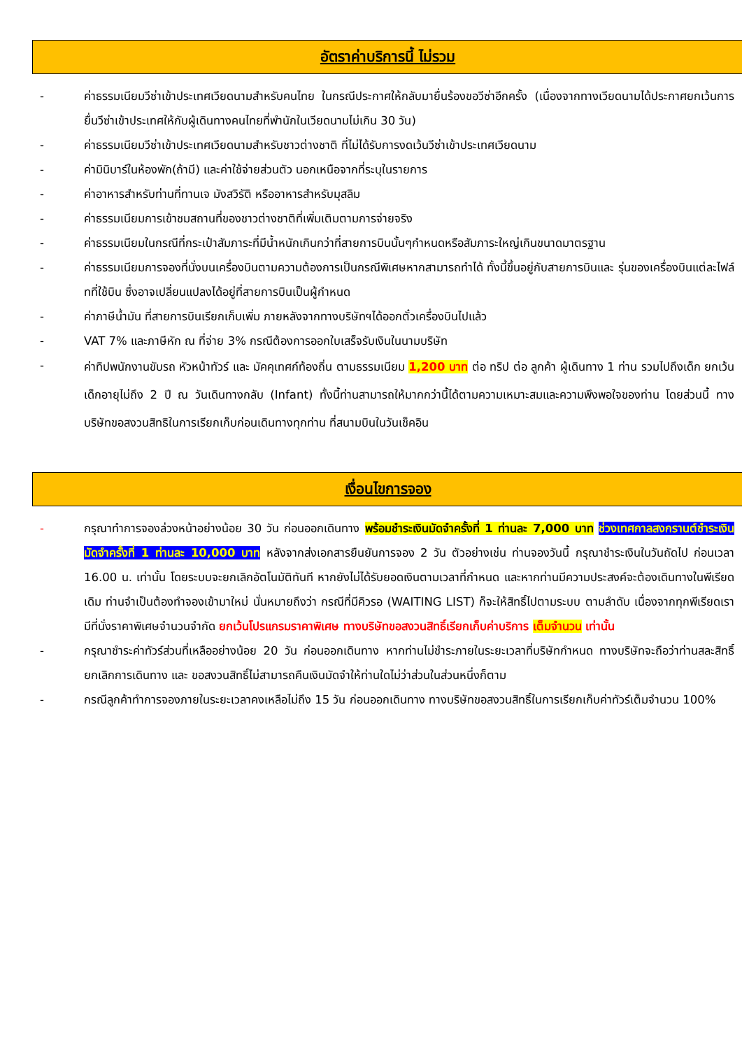อัตราค่าบริการนี้ ไม่รวม
- ค่าธรรมเนียมวีซ่าเข้าประเทศเวียดนามสำหรับคนไทย ในกรณีประกาศให้กลับมายื่นร้องขอวีซ่าอีกครั้ง (เนื่องจากทางเวียดนามได้ประกาศยกเว้นการยื่นวีซ่าเข้าประเทศให้กับผู้เดินทางคนไทยที่พำนักในเวียดนามไม่เกิน 30 วัน)
- ค่าธรรมเนียมวีซ่าเข้าประเทศเวียดนามสำหรับชาวต่างชาติ ที่ไม่ได้รับการงดเว้นวีซ่าเข้าประเทศเวียดนาม
- ค่ามินิบาร์ในห้องพัก(ถ้ามี) และค่าใช้จ่ายส่วนตัว นอกเหนือจากที่ระบุในรายการ
- ค่าอาหารสำหรับท่านที่ทานเจ มังสวิรัติ หรืออาหารสำหรับมุสลิม
- ค่าธรรมเนียมการเข้าชมสถานที่ของชาวต่างชาติที่เพิ่มเติมตามการจ่ายจริง
- ค่าธรรมเนียมในกรณีที่กระเป๋าสัมภาระที่มีน้ำหนักเกินกว่าที่สายการบินนั้นๆกำหนดหรือสัมภาระใหญ่เกินขนาดมาตรฐาน
- ค่าธรรมเนียมการจองที่นั่งบนเครื่องบินตามความต้องการเป็นกรณีพิเศษหากสามารถทำได้ ทั้งนี้ขึ้นอยู่กับสายการบินและ รุ่นของเครื่องบินแต่ละไฟล์ทที่ใช้บิน ซึ่งอาจเปลี่ยนแปลงได้อยู่ที่สายการบินเป็นผู้กำหนด
- ค่าภาษีน้ำมัน ที่สายการบินเรียกเก็บเพิ่ม ภายหลังจากทางบริษัทฯได้ออกตั๋วเครื่องบินไปแล้ว
- VAT 7% และภาษีหัก ณ ที่จ่าย 3% กรณีต้องการออกใบเสร็จรับเงินในนามบริษัท
-
ค่าทิปพนักงานขับรถ หัวหน้าทัวร์ และ มัคคุเทศก์ท้องถิ่น ตามธรรมเนียม 1,200 บาท ต่อ ทริป ต่อ ลูกค้า ผู้เดินทาง 1 ท่าน รวมไปถึงเด็ก ยกเว้นเด็กอายุไม่ถึง 2 ปี ณ วันเดินทางกลับ (Infant) ทั้งนี้ท่านสามารถให้มากกว่านี้ได้ตามความเหมาะสมและความพึงพอใจของท่าน โดยส่วนนี้ ทางบริษัทขอสงวนสิทธิในการเรียกเก็บก่อนเดินทางทุกท่าน ที่สนามบินในวันเช็คอิน
เงื่อนไขการจอง
- กรุณาทำการจองล่วงหน้าอย่างน้อย 30 วัน ก่อนออกเดินทาง พร้อมชำระเงินมัดจำครั้งที่ 1 ท่านละ 7,000 บาท ช่วงเทศกาลสงกรานต์ชำระเงินมัดจำครั้งที่ 1 ท่านละ 10,000 บาท หลังจากส่งเอกสารยืนยันการจอง 2 วัน ตัวอย่างเช่น ท่านจองวันนี้ กรุณาชำระเงินในวันถัดไป ก่อนเวลา 16.00 น. เท่านั้น โดยระบบจะยกเลิกอัตโนมัติทันที หากยังไม่ได้รับยอดเงินตามเวลาที่กำหนด และหากท่านมีความประสงค์จะต้องเดินทางในพีเรียดเดิม ท่านจำเป็นต้องทำจองเข้ามาใหม่ นั่นหมายถึงว่า กรณีที่มีคิวรอ (WAITING LIST) ก็จะให้สิทธิ์ไปตามระบบ ตามลำดับ เนื่องจากทุกพีเรียดเรามีที่นั่งราคาพิเศษจำนวนจำกัด ยกเว้นโปรแกรมราคาพิเศษ ทางบริษัทขอสงวนสิทธิ์เรียกเก็บค่าบริการ เต็มจำนวน เท่านั้น
- กรุณาชำระค่าทัวร์ส่วนที่เหลืออย่างน้อย 20 วัน ก่อนออกเดินทาง หากท่านไม่ชำระภายในระยะเวลาที่บริษัทกำหนด ทางบริษัทจะถือว่าท่านสละสิทธิ์ยกเลิกการเดินทาง และ ขอสงวนสิทธิ์ไม่สามารถคืนเงินมัดจำให้ท่านใดไม่ว่าส่วนในส่วนหนึ่งก็ตาม
- กรณีลูกค้าทำการจองภายในระยะเวลาคงเหลือไม่ถึง 15 วัน ก่อนออกเดินทาง ทางบริษัทขอสงวนสิทธิ์ในการเรียกเก็บค่าทัวร์เต็มจำนวน 100%